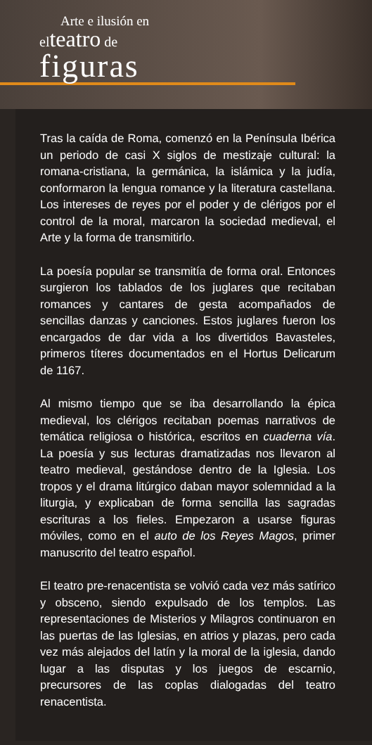Arte e ilusión en
elteatro de
figuras
Tras la caída de Roma, comenzó en la Península Ibérica un periodo de casi X siglos de mestizaje cultural: la romana-cristiana, la germánica, la islámica y la judía, conformaron la lengua romance y la literatura castellana. Los intereses de reyes por el poder y de clérigos por el control de la moral, marcaron la sociedad medieval, el Arte y la forma de transmitirlo.
La poesía popular se transmitía de forma oral. Entonces surgieron los tablados de los juglares que recitaban romances y cantares de gesta acompañados de sencillas danzas y canciones. Estos juglares fueron los encargados de dar vida a los divertidos Bavasteles, primeros títeres documentados en el Hortus Delicarum de 1167.
Al mismo tiempo que se iba desarrollando la épica medieval, los clérigos recitaban poemas narrativos de temática religiosa o histórica, escritos en cuaderna vía. La poesía y sus lecturas dramatizadas nos llevaron al teatro medieval, gestándose dentro de la Iglesia. Los tropos y el drama litúrgico daban mayor solemnidad a la liturgia, y explicaban de forma sencilla las sagradas escrituras a los fieles. Empezaron a usarse figuras móviles, como en el auto de los Reyes Magos, primer manuscrito del teatro español.
El teatro pre-renacentista se volvió cada vez más satírico y obsceno, siendo expulsado de los templos. Las representaciones de Misterios y Milagros continuaron en las puertas de las Iglesias, en atrios y plazas, pero cada vez más alejados del latín y la moral de la iglesia, dando lugar a las disputas y los juegos de escarnio, precursores de las coplas dialogadas del teatro renacentista.